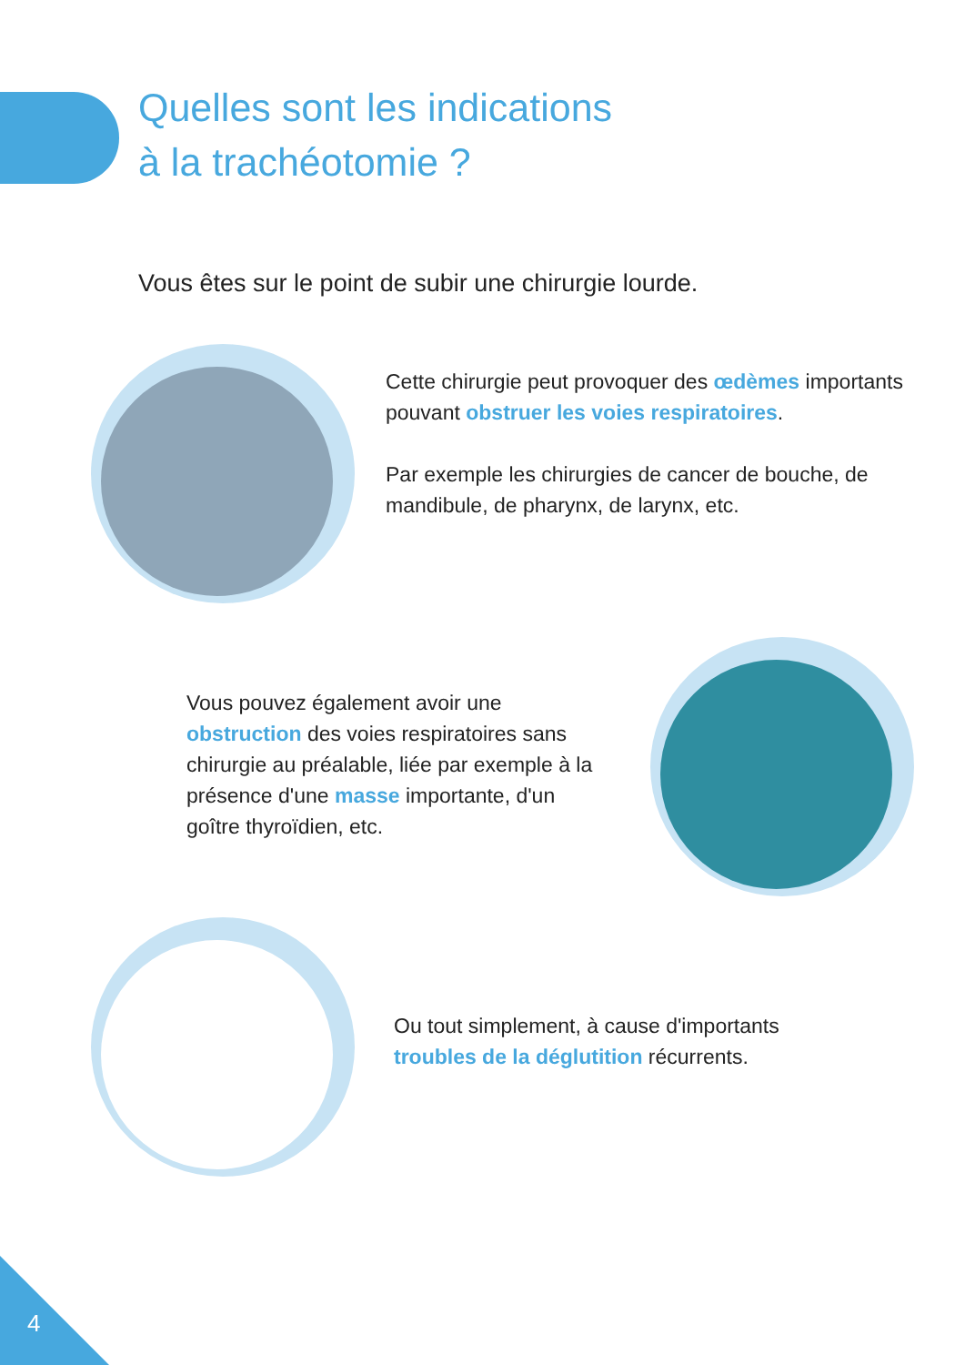Quelles sont les indications
à la trachéotomie ?
Vous êtes sur le point de subir une chirurgie lourde.
Cette chirurgie peut provoquer des œdèmes importants pouvant obstruer les voies respiratoires.
Par exemple les chirurgies de cancer de bouche, de mandibule, de pharynx, de larynx, etc.
Vous pouvez également avoir une obstruction des voies respiratoires sans chirurgie au préalable, liée par exemple à la présence d'une masse importante, d'un goître thyroïdien, etc.
Ou tout simplement, à cause d'importants troubles de la déglutition récurrents.
4